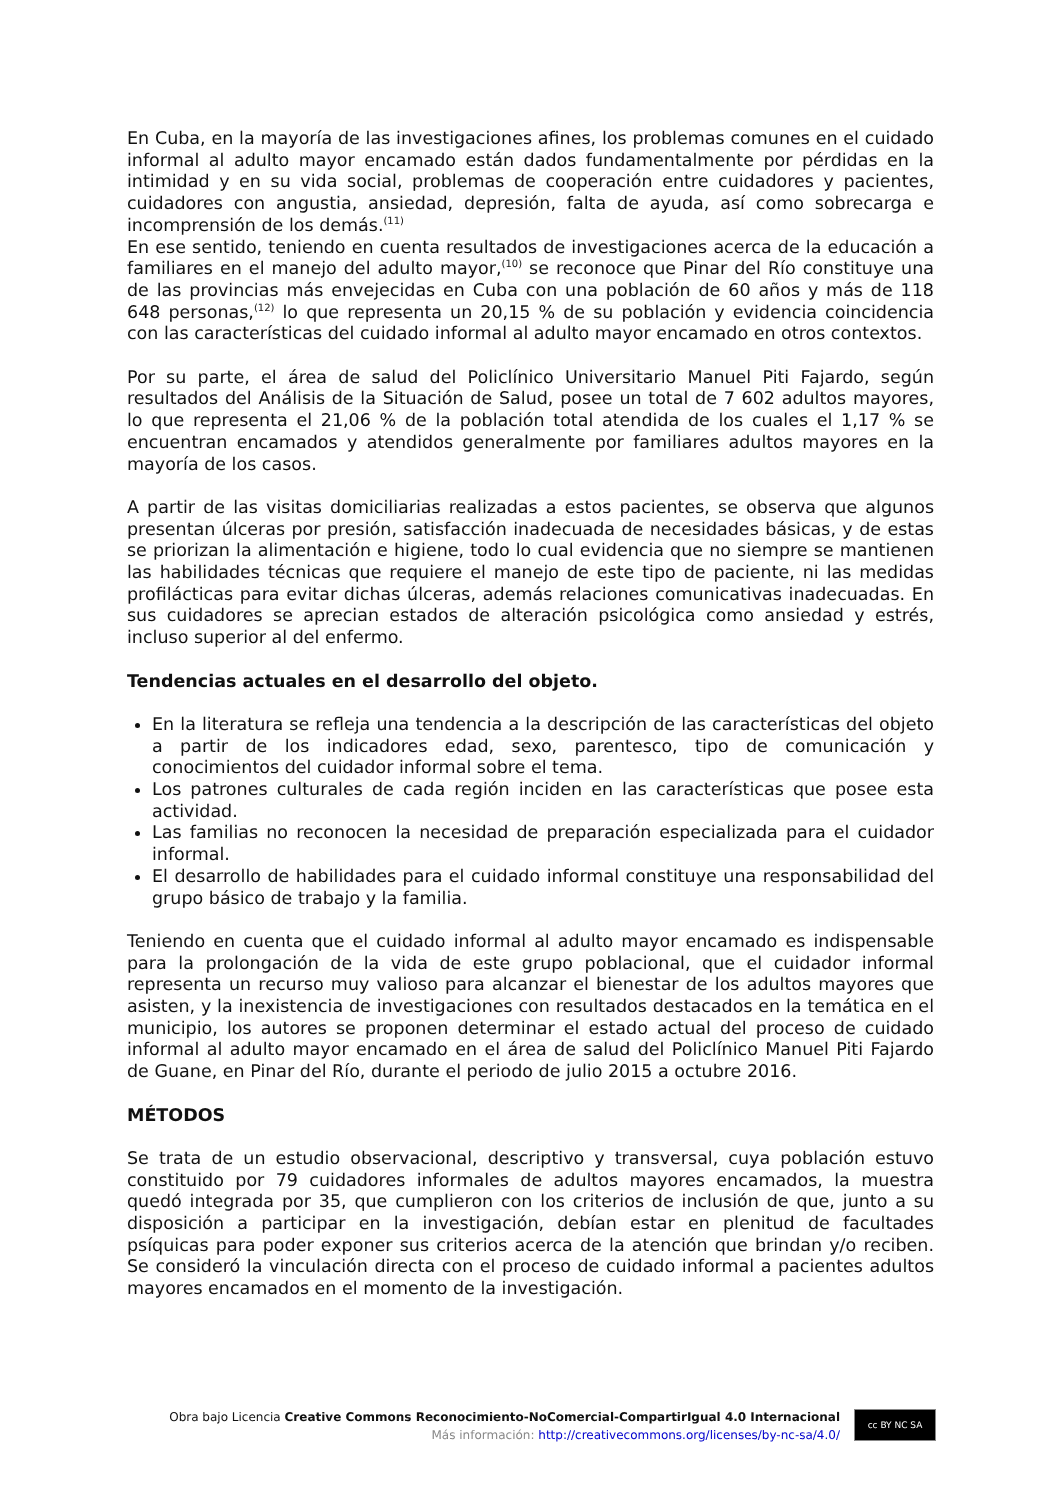En Cuba, en la mayoría de las investigaciones afines, los problemas comunes en el cuidado informal al adulto mayor encamado están dados fundamentalmente por pérdidas en la intimidad y en su vida social, problemas de cooperación entre cuidadores y pacientes, cuidadores con angustia, ansiedad, depresión, falta de ayuda, así como sobrecarga e incomprensión de los demás.<sup>(11)</sup>
En ese sentido, teniendo en cuenta resultados de investigaciones acerca de la educación a familiares en el manejo del adulto mayor,<sup>(10)</sup> se reconoce que Pinar del Río constituye una de las provincias más envejecidas en Cuba con una población de 60 años y más de 118 648 personas,<sup>(12)</sup> lo que representa un 20,15 % de su población y evidencia coincidencia con las características del cuidado informal al adulto mayor encamado en otros contextos.
Por su parte, el área de salud del Policlínico Universitario Manuel Piti Fajardo, según resultados del Análisis de la Situación de Salud, posee un total de 7 602 adultos mayores, lo que representa el 21,06 % de la población total atendida de los cuales el 1,17 % se encuentran encamados y atendidos generalmente por familiares adultos mayores en la mayoría de los casos.
A partir de las visitas domiciliarias realizadas a estos pacientes, se observa que algunos presentan úlceras por presión, satisfacción inadecuada de necesidades básicas, y de estas se priorizan la alimentación e higiene, todo lo cual evidencia que no siempre se mantienen las habilidades técnicas que requiere el manejo de este tipo de paciente, ni las medidas profilácticas para evitar dichas úlceras, además relaciones comunicativas inadecuadas. En sus cuidadores se aprecian estados de alteración psicológica como ansiedad y estrés, incluso superior al del enfermo.
Tendencias actuales en el desarrollo del objeto.
En la literatura se refleja una tendencia a la descripción de las características del objeto a partir de los indicadores edad, sexo, parentesco, tipo de comunicación y conocimientos del cuidador informal sobre el tema.
Los patrones culturales de cada región inciden en las características que posee esta actividad.
Las familias no reconocen la necesidad de preparación especializada para el cuidador informal.
El desarrollo de habilidades para el cuidado informal constituye una responsabilidad del grupo básico de trabajo y la familia.
Teniendo en cuenta que el cuidado informal al adulto mayor encamado es indispensable para la prolongación de la vida de este grupo poblacional, que el cuidador informal representa un recurso muy valioso para alcanzar el bienestar de los adultos mayores que asisten, y la inexistencia de investigaciones con resultados destacados en la temática en el municipio, los autores se proponen determinar el estado actual del proceso de cuidado informal al adulto mayor encamado en el área de salud del Policlínico Manuel Piti Fajardo de Guane, en Pinar del Río, durante el periodo de julio 2015 a octubre 2016.
MÉTODOS
Se trata de un estudio observacional, descriptivo y transversal, cuya población estuvo constituido por 79 cuidadores informales de adultos mayores encamados, la muestra quedó integrada por 35, que cumplieron con los criterios de inclusión de que, junto a su disposición a participar en la investigación, debían estar en plenitud de facultades psíquicas para poder exponer sus criterios acerca de la atención que brindan y/o reciben. Se consideró la vinculación directa con el proceso de cuidado informal a pacientes adultos mayores encamados en el momento de la investigación.
Obra bajo Licencia Creative Commons Reconocimiento-NoComercial-CompartirIgual 4.0 Internacional
Más información: http://creativecommons.org/licenses/by-nc-sa/4.0/
cc BY NC SA